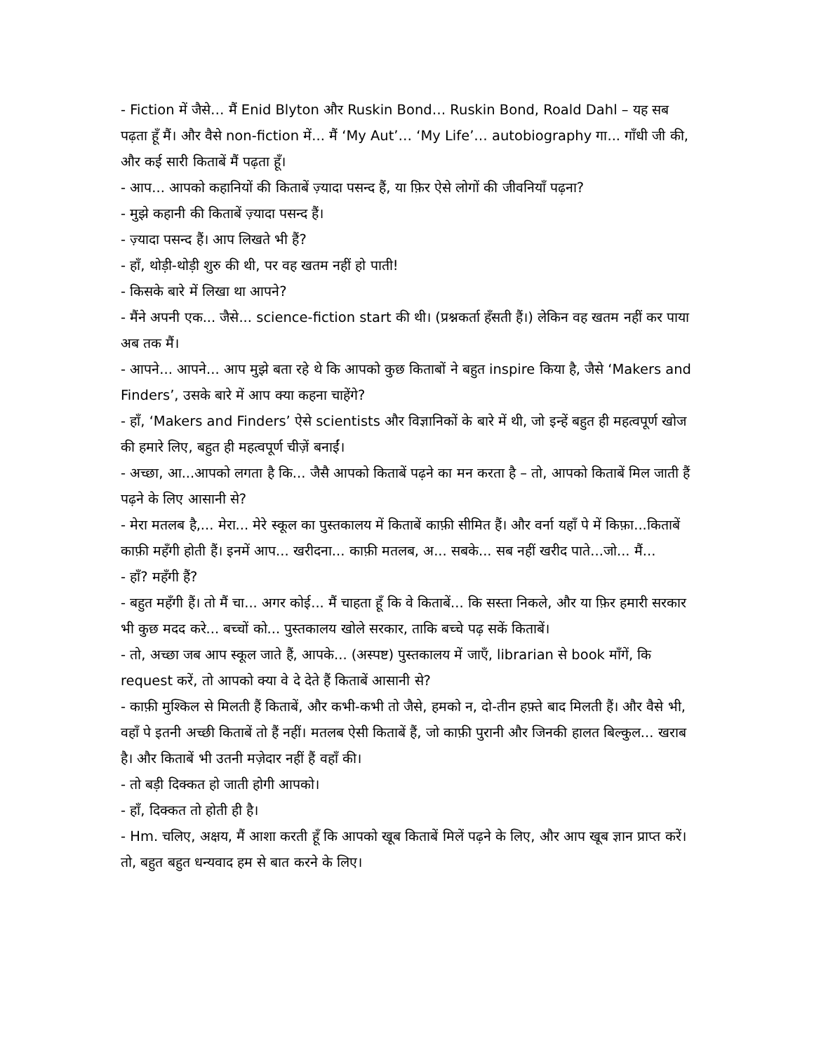- Fiction में जैसे… मैं Enid Blyton और Ruskin Bond… Ruskin Bond, Roald Dahl – यह सब पढ़ता हूँ मैं। और वैसे non-fiction में... मैं ‘My Aut’… ‘My Life’… autobiography गा... गाँधी जी की, और कई सारी किताबें मैं पढ़ता हूँ।
- आप... आपको कहानियों की किताबें ज़्यादा पसन्द हैं, या फ़िर ऐसे लोगों की जीवनियाँ पढ़ना?
- मुझे कहानी की किताबें ज़्यादा पसन्द हैं।
- ज़्यादा पसन्द हैं। आप लिखते भी हैं?
- हाँ, थोड़ी-थोड़ी शुरु की थी, पर वह खतम नहीं हो पाती!
- किसके बारे में लिखा था आपने?
- मैंने अपनी एक... जैसे... science-fiction start की थी। (प्रश्नकर्ता हँसती हैं।) लेकिन वह खतम नहीं कर पाया अब तक मैं।
- आपने... आपने... आप मुझे बता रहे थे कि आपको कुछ किताबों ने बहुत inspire किया है, जैसे ‘Makers and Finders’, उसके बारे में आप क्या कहना चाहेंगे?
- हाँ, ‘Makers and Finders’ ऐसे scientists और विज्ञानिकों के बारे में थी, जो इन्हें बहुत ही महत्वपूर्ण खोज की हमारे लिए, बहुत ही महत्वपूर्ण चीज़ें बनाईं।
- अच्छा, आ...आपको लगता है कि... जैसै आपको किताबें पढ़ने का मन करता है – तो, आपको किताबें मिल जाती हैं पढ़ने के लिए आसानी से?
- मेरा मतलब है,... मेरा... मेरे स्कूल का पुस्तकालय में किताबें काफ़ी सीमित हैं। और वर्ना यहाँ पे में किफ़ा...किताबें काफ़ी महँगी होती हैं। इनमें आप... खरीदना... काफ़ी मतलब, अ... सबके... सब नहीं खरीद पाते...जो... मैं...
- हाँ? महँगी हैं?
- बहुत महँगी हैं। तो मैं चा... अगर कोई... मैं चाहता हूँ कि वे किताबें... कि सस्ता निकले, और या फ़िर हमारी सरकार भी कुछ मदद करे... बच्चों को... पुस्तकालय खोले सरकार, ताकि बच्चे पढ़ सकें किताबें।
- तो, अच्छा जब आप स्कूल जाते हैं, आपके... (अस्पष्ट) पुस्तकालय में जाएँ, librarian से book माँगें, कि request करें, तो आपको क्या वे दे देते हैं किताबें आसानी से?
- काफ़ी मुश्किल से मिलती हैं किताबें, और कभी-कभी तो जैसे, हमको न, दो-तीन हफ़्ते बाद मिलती हैं। और वैसे भी, वहाँ पे इतनी अच्छी किताबें तो हैं नहीं। मतलब ऐसी किताबें हैं, जो काफ़ी पुरानी और जिनकी हालत बिल्कुल... खराब है। और किताबें भी उतनी मज़ेदार नहीं हैं वहाँ की।
- तो बड़ी दिक्कत हो जाती होगी आपको।
- हाँ, दिक्कत तो होती ही है।
- Hm. चलिए, अक्षय, मैं आशा करती हूँ कि आपको खूब किताबें मिलें पढ़ने के लिए, और आप खूब ज्ञान प्राप्त करें। तो, बहुत बहुत धन्यवाद हम से बात करने के लिए।